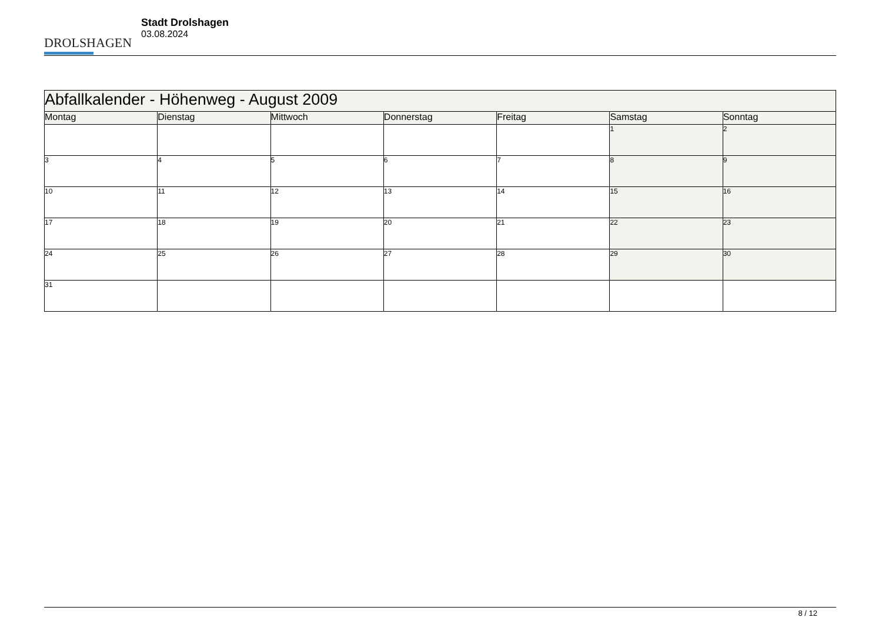DROLSHAGEN
Stadt Drolshagen
03.08.2024
| Abfallkalender - Höhenweg - August 2009 | | | | | | |
| Montag | Dienstag | Mittwoch | Donnerstag | Freitag | Samstag | Sonntag |
| | | | | | 1 | 2 |
| 3 | 4 | 5 | 6 | 7 | 8 | 9 |
| 10 | 11 | 12 | 13 | 14 | 15 | 16 |
| 17 | 18 | 19 | 20 | 21 | 22 | 23 |
| 24 | 25 | 26 | 27 | 28 | 29 | 30 |
| 31 | | | | | | |
8 / 12